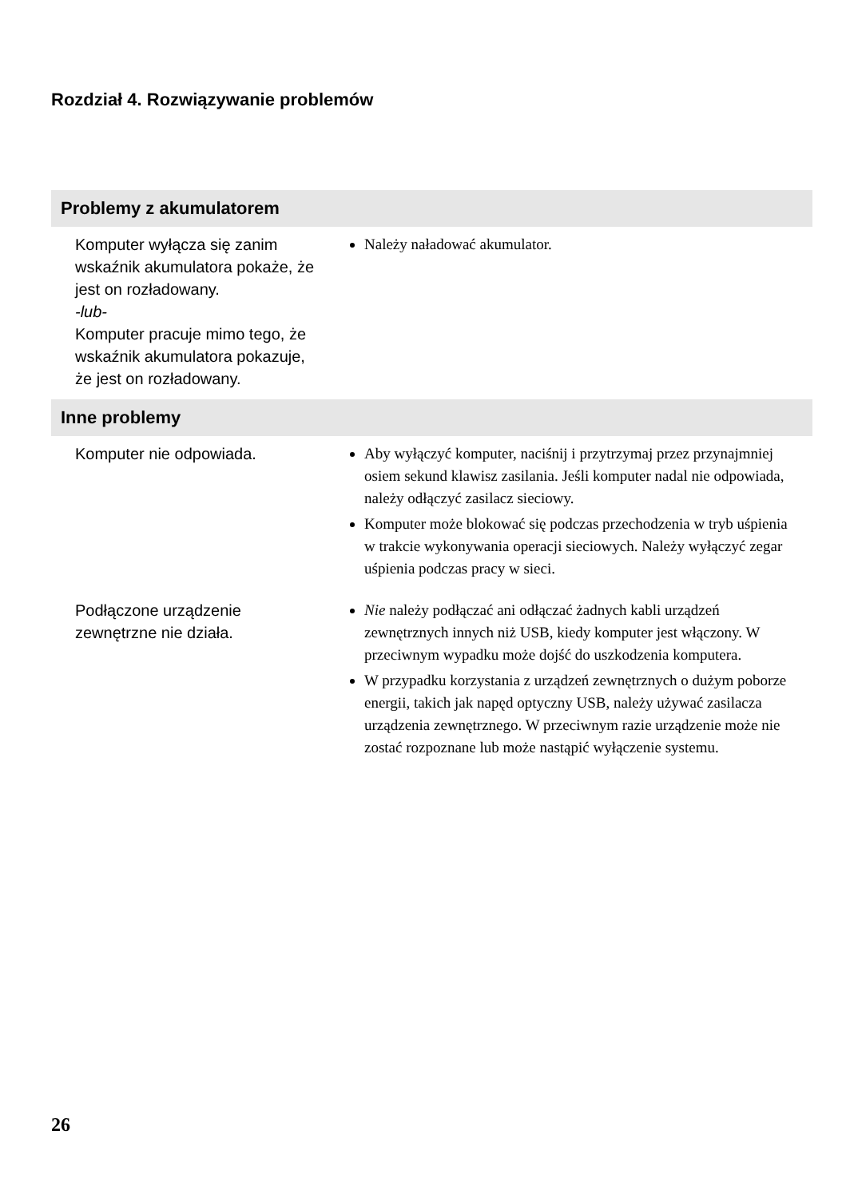Rozdział 4. Rozwiązywanie problemów
| Problemy z akumulatorem | |
| --- | --- |
| Komputer wyłącza się zanim wskaźnik akumulatora pokaże, że jest on rozładowany. -lub- Komputer pracuje mimo tego, że wskaźnik akumulatora pokazuje, że jest on rozładowany. | Należy naładować akumulator. |
| Inne problemy | |
| Komputer nie odpowiada. | Aby wyłączyć komputer, naciśnij i przytrzymaj przez przynajmniej osiem sekund klawisz zasilania. Jeśli komputer nadal nie odpowiada, należy odłączyć zasilacz sieciowy. Komputer może blokować się podczas przechodzenia w tryb uśpienia w trakcie wykonywania operacji sieciowych. Należy wyłączyć zegar uśpienia podczas pracy w sieci. |
| Podłączone urządzenie zewnętrzne nie działa. | Nie należy podłączać ani odłączać żadnych kabli urządzeń zewnętrznych innych niż USB, kiedy komputer jest włączony. W przeciwnym wypadku może dojść do uszkodzenia komputera. W przypadku korzystania z urządzeń zewnętrznych o dużym poborze energii, takich jak napęd optyczny USB, należy używać zasilacza urządzenia zewnętrznego. W przeciwnym razie urządzenie może nie zostać rozpoznane lub może nastąpić wyłączenie systemu. |
26